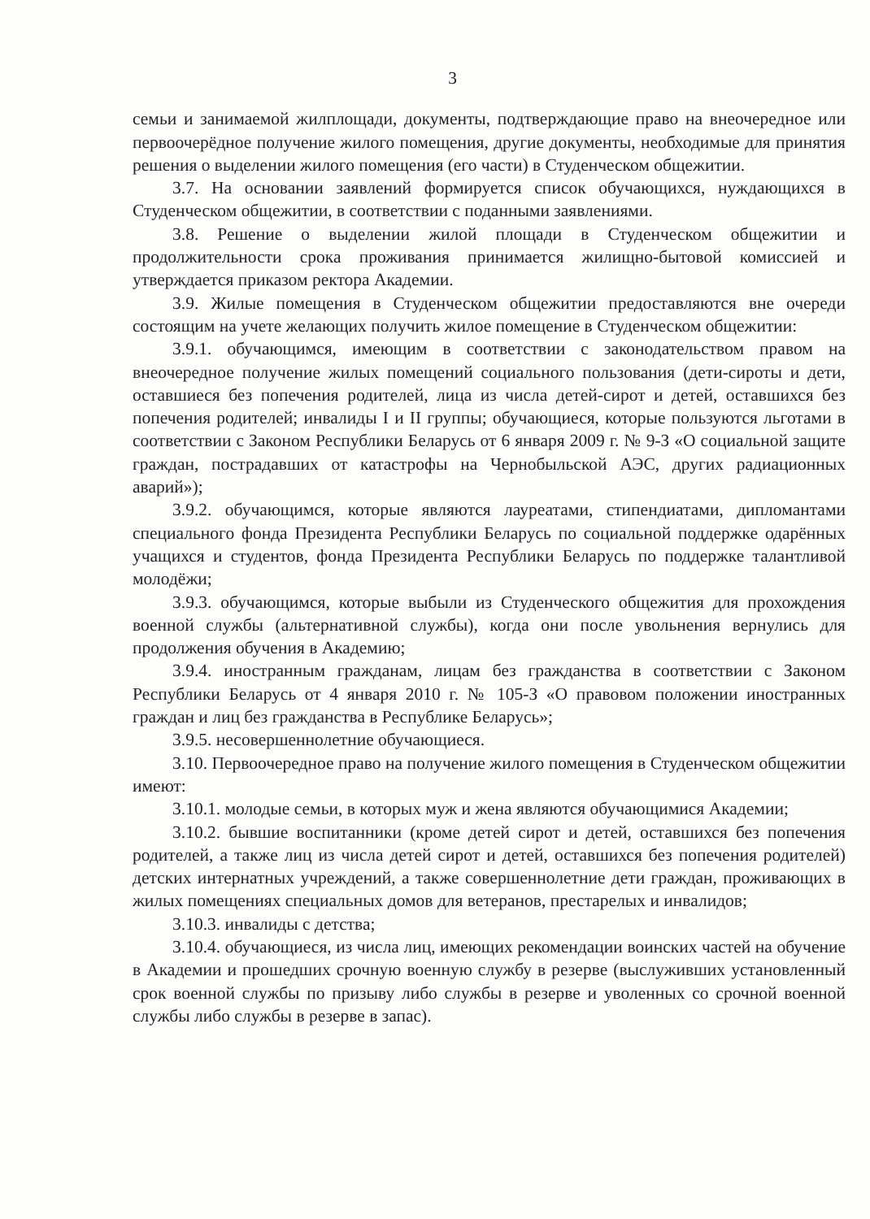3
семьи и занимаемой жилплощади, документы, подтверждающие право на внеочередное или первоочерёдное получение жилого помещения, другие документы, необходимые для принятия решения о выделении жилого помещения (его части) в Студенческом общежитии.
3.7. На основании заявлений формируется список обучающихся, нуждающихся в Студенческом общежитии, в соответствии с поданными заявлениями.
3.8. Решение о выделении жилой площади в Студенческом общежитии и продолжительности срока проживания принимается жилищно-бытовой комиссией и утверждается приказом ректора Академии.
3.9. Жилые помещения в Студенческом общежитии предоставляются вне очереди состоящим на учете желающих получить жилое помещение в Студенческом общежитии:
3.9.1. обучающимся, имеющим в соответствии с законодательством правом на внеочередное получение жилых помещений социального пользования (дети-сироты и дети, оставшиеся без попечения родителей, лица из числа детей-сирот и детей, оставшихся без попечения родителей; инвалиды I и II группы; обучающиеся, которые пользуются льготами в соответствии с Законом Республики Беларусь от 6 января 2009 г. № 9-З «О социальной защите граждан, пострадавших от катастрофы на Чернобыльской АЭС, других радиационных аварий»);
3.9.2. обучающимся, которые являются лауреатами, стипендиатами, дипломантами специального фонда Президента Республики Беларусь по социальной поддержке одарённых учащихся и студентов, фонда Президента Республики Беларусь по поддержке талантливой молодёжи;
3.9.3. обучающимся, которые выбыли из Студенческого общежития для прохождения военной службы (альтернативной службы), когда они после увольнения вернулись для продолжения обучения в Академию;
3.9.4. иностранным гражданам, лицам без гражданства в соответствии с Законом Республики Беларусь от 4 января 2010 г. № 105-З «О правовом положении иностранных граждан и лиц без гражданства в Республике Беларусь»;
3.9.5. несовершеннолетние обучающиеся.
3.10. Первоочередное право на получение жилого помещения в Студенческом общежитии имеют:
3.10.1. молодые семьи, в которых муж и жена являются обучающимися Академии;
3.10.2. бывшие воспитанники (кроме детей сирот и детей, оставшихся без попечения родителей, а также лиц из числа детей сирот и детей, оставшихся без попечения родителей) детских интернатных учреждений, а также совершеннолетние дети граждан, проживающих в жилых помещениях специальных домов для ветеранов, престарелых и инвалидов;
3.10.3. инвалиды с детства;
3.10.4. обучающиеся, из числа лиц, имеющих рекомендации воинских частей на обучение в Академии и прошедших срочную военную службу в резерве (выслуживших установленный срок военной службы по призыву либо службы в резерве и уволенных со срочной военной службы либо службы в резерве в запас).